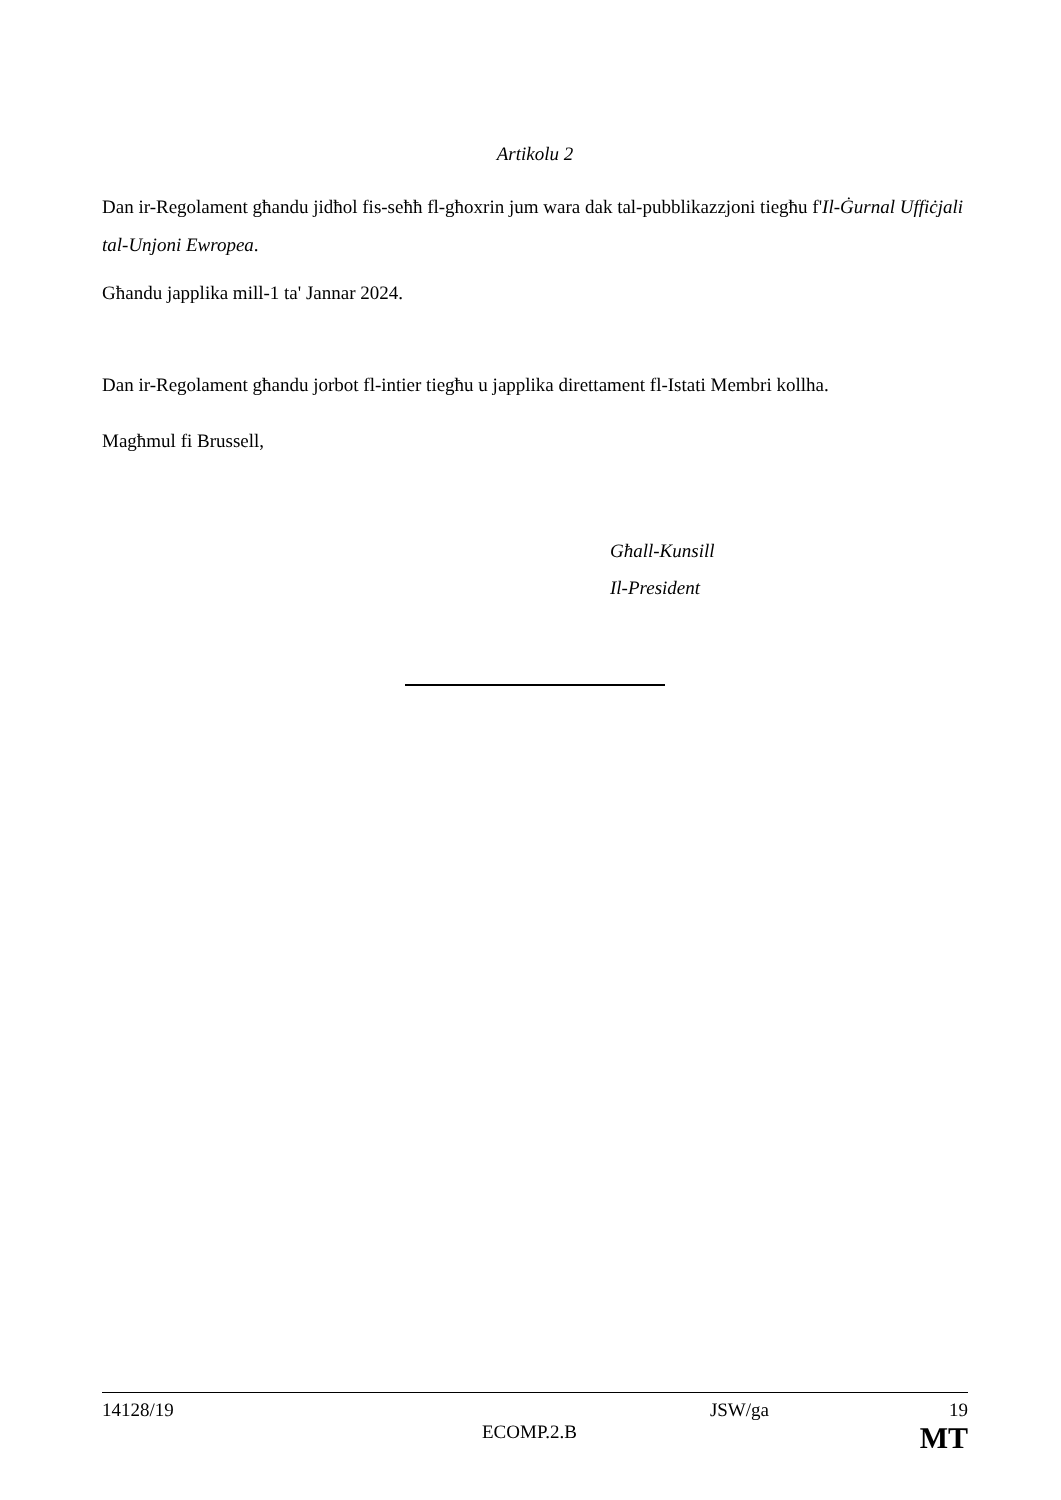Artikolu 2
Dan ir-Regolament għandu jidħol fis-seħħ fl-għoxrin jum wara dak tal-pubblikazzjoni tiegħu f'Il-Ġurnal Uffiċjali tal-Unjoni Ewropea.
Għandu japplika mill-1 ta' Jannar 2024.
Dan ir-Regolament għandu jorbot fl-intier tiegħu u japplika direttament fl-Istati Membri kollha.
Magħmul fi Brussell,
Għall-Kunsill
Il-President
14128/19 JSW/ga 19
ECOMP.2.B MT